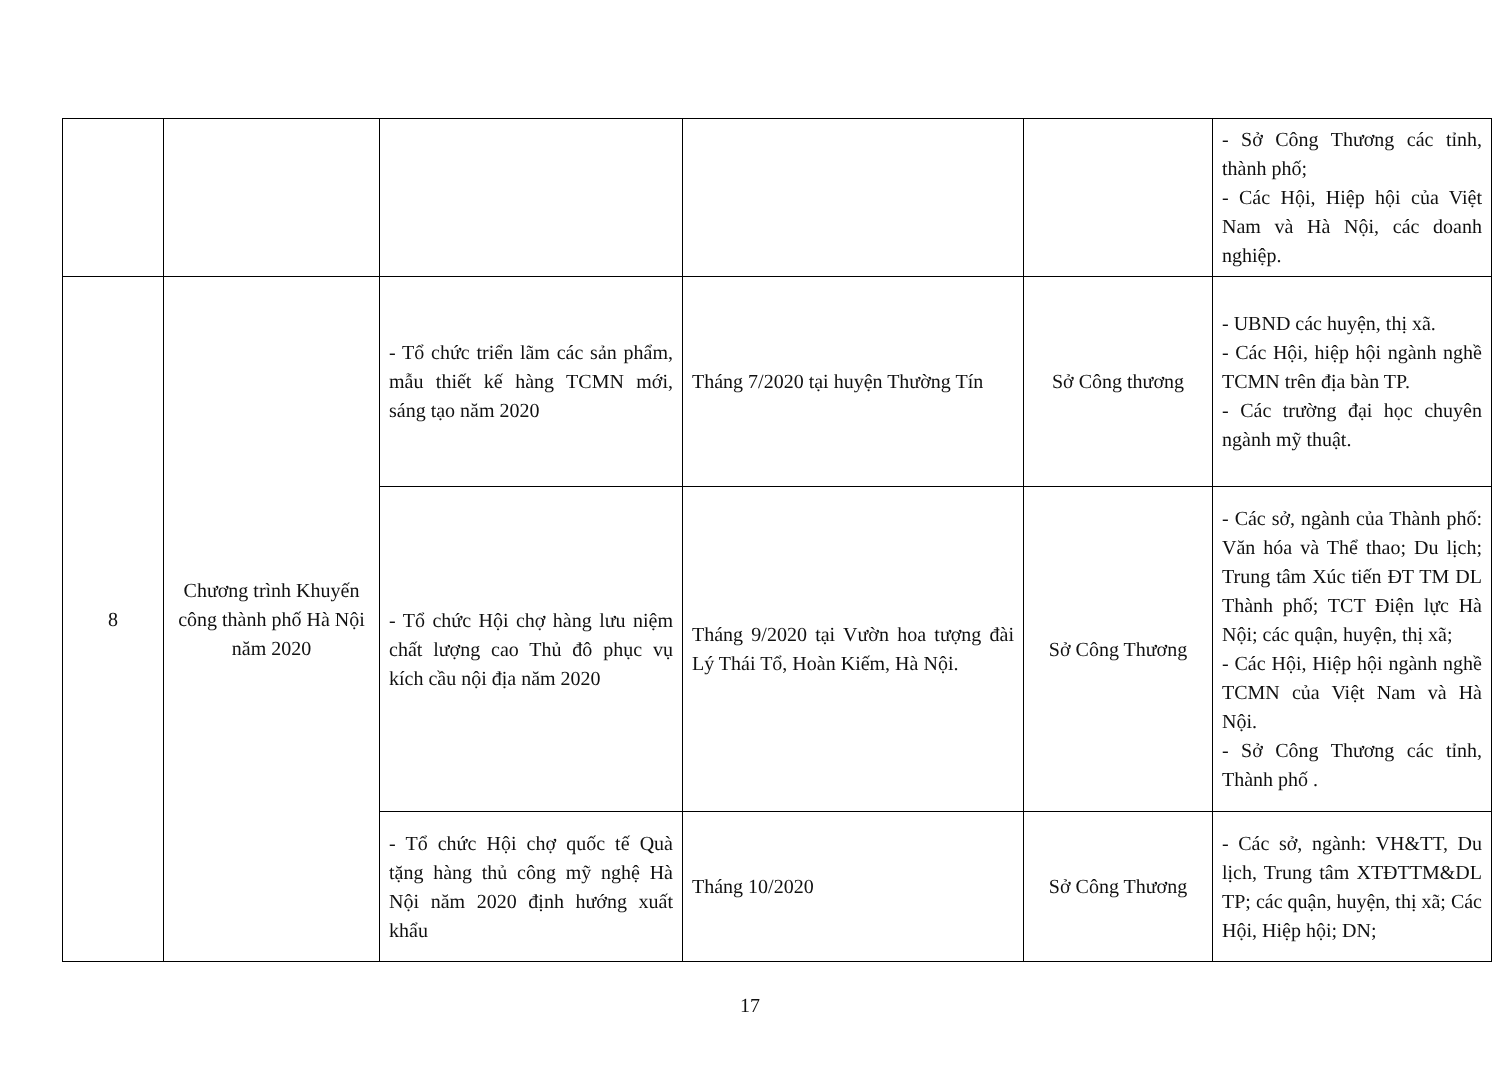| | | | | | - Sở Công Thương các tỉnh, thành phố; - Các Hội, Hiệp hội của Việt Nam và Hà Nội, các doanh nghiệp. |
| 8 | Chương trình Khuyến công thành phố Hà Nội năm 2020 | - Tổ chức triển lãm các sản phẩm, mẫu thiết kế hàng TCMN mới, sáng tạo năm 2020 | Tháng 7/2020 tại huyện Thường Tín | Sở Công thương | - UBND các huyện, thị xã. - Các Hội, hiệp hội ngành nghề TCMN trên địa bàn TP. - Các trường đại học chuyên ngành mỹ thuật. |
| | | - Tổ chức Hội chợ hàng lưu niệm chất lượng cao Thủ đô phục vụ kích cầu nội địa năm 2020 | Tháng 9/2020 tại Vườn hoa tượng đài Lý Thái Tổ, Hoàn Kiếm, Hà Nội. | Sở Công Thương | - Các sở, ngành của Thành phố: Văn hóa và Thể thao; Du lịch; Trung tâm Xúc tiến ĐT TM DL Thành phố; TCT Điện lực Hà Nội; các quận, huyện, thị xã; - Các Hội, Hiệp hội ngành nghề TCMN của Việt Nam và Hà Nội. - Sở Công Thương các tỉnh, Thành phố . |
| | | - Tổ chức Hội chợ quốc tế Quà tặng hàng thủ công mỹ nghệ Hà Nội năm 2020 định hướng xuất khẩu | Tháng 10/2020 | Sở Công Thương | - Các sở, ngành: VH&TT, Du lịch, Trung tâm XTĐTTM&DL TP; các quận, huyện, thị xã; Các Hội, Hiệp hội; DN; |
17